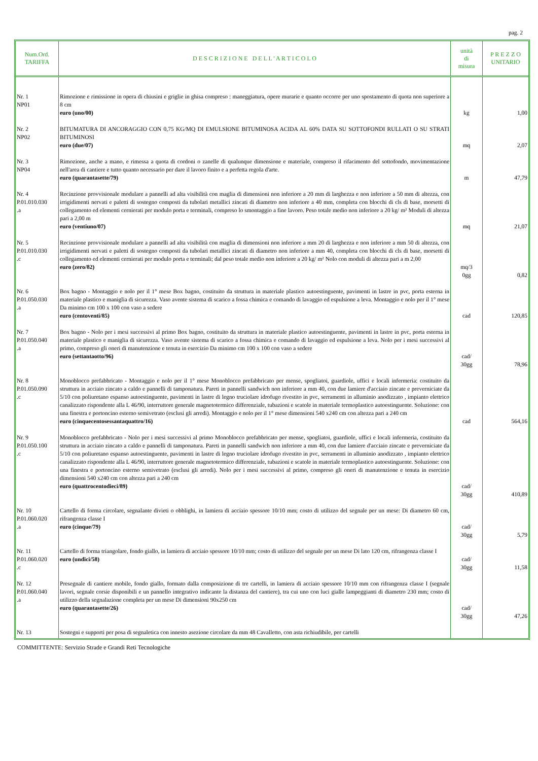pag. 2
| Num.Ord. TARIFFA | D E S C R I Z I O N E D E L L ' A R T I C O L O | unità di misura | P R E Z Z O UNITARIO |
| --- | --- | --- | --- |
| Nr. 1 NP01 | Rimozione e rimissione in opera di chiusini e griglie in ghisa compreso : maneggiatura, opere murarie e quanto occorre per uno spostamento di quota non superiore a 8 cm euro (uno/00) | kg | 1,00 |
| Nr. 2 NP02 | BITUMATURA DI ANCORAGGIO CON 0,75 KG/MQ DI EMULSIONE BITUMINOSA ACIDA AL 60% DATA SU SOTTOFONDI RULLATI O SU STRATI BITUMINOSI euro (due/07) | mq | 2,07 |
| Nr. 3 NP04 | Rimozione, anche a mano, e rimessa a quota di cordoni o zanelle di qualunque dimensione e materiale, compreso il rifacimento del sottofondo, movimentazione nell'area di cantiere e tutto quanto necessario per dare il lavoro finito e a perfetta regola d'arte. euro (quarantasette/79) | m | 47,79 |
| Nr. 4 P.01.010.030 .a | Recinzione provvisionale modulare a pannelli ad alta visibilità con maglia di dimensioni non inferiore a 20 mm di larghezza e non inferiore a 50 mm di altezza, con irrigidimenti nervati e paletti di sostegno composti da tubolari metallici zincati di diametro non inferiore a 40 mm, completa con blocchi di cls di base, morsetti di collegamento ed elementi cernierati per modulo porta e terminali, compreso lo smontaggio a fine lavoro. Peso totale medio non inferiore a 20 kg/ m² Moduli di altezza pari a 2,00 m euro (ventiuno/07) | mq | 21,07 |
| Nr. 5 P.01.010.030 .c | Recinzione provvisionale modulare a pannelli ad alta visibilità con maglia di dimensioni non inferiore a mm 20 di larghezza e non inferiore a mm 50 di altezza, con irrigidimenti nervati e paletti di sostegno composti da tubolari metallici zincati di diametro non inferiore a mm 40, completa con blocchi di cls di base, morsetti di collegamento ed elementi cernierati per modulo porta e terminali; dal peso totale medio non inferiore a 20 kg/ m² Nolo con moduli di altezza pari a m 2,00 euro (zero/82) | mq/3 0gg | 0,82 |
| Nr. 6 P.01.050.030 .a | Box bagno - Montaggio e nolo per il 1° mese Box bagno, costituito da struttura in materiale plastico autoestinguente, pavimenti in lastre in pvc, porta esterna in materiale plastico e maniglia di sicurezza. Vaso avente sistema di scarico a fossa chimica e comando di lavaggio ed espulsione a leva. Montaggio e nolo per il 1° mese Da minimo cm 100 x 100 con vaso a sedere euro (centoventi/85) | cad | 120,85 |
| Nr. 7 P.01.050.040 .a | Box bagno - Nolo per i mesi successivi al primo Box bagno, costituito da struttura in materiale plastico autoestinguente, pavimenti in lastre in pvc, porta esterna in materiale plastico e maniglia di sicurezza. Vaso avente sistema di scarico a fossa chimica e comando di lavaggio ed espulsione a leva. Nolo per i mesi successivi al primo, compreso gli oneri di manutenzione e tenuta in esercizio Da minimo cm 100 x 100 con vaso a sedere euro (settantaotto/96) | cad/ 30gg | 78,96 |
| Nr. 8 P.01.050.090 .c | Monoblocco prefabbricato - Montaggio e nolo per il 1° mese Monoblocco prefabbricato per mense, spogliatoi, guardiole, uffici e locali infermeria: costituito da struttura in acciaio zincato a caldo e pannelli di tamponatura. Pareti in pannelli sandwich non inferiore a mm 40, con due lamiere d'acciaio zincate e preverniciate da 5/10 con poliuretano espanso autoestinguente, pavimenti in lastre di legno truciolare idrofugo rivestito in pvc, serramenti in alluminio anodizzato , impianto elettrico canalizzato rispondente alla L 46/90, interruttore generale magnetotermico differenziale, tubazioni e scatole in materiale termoplastico autoestinguente. Soluzione: con una finestra e portoncino esterno semivetrato (esclusi gli arredi). Montaggio e nolo per il 1° mese dimensioni 540 x240 cm con altezza pari a 240 cm euro (cinquecentosessantaquattro/16) | cad | 564,16 |
| Nr. 9 P.01.050.100 .c | Monoblocco prefabbricato - Nolo per i mesi successivi al primo Monoblocco prefabbricato per mense, spogliatoi, guardiole, uffici e locali infermeria, costituito da struttura in acciaio zincato a caldo e pannelli di tamponatura. Pareti in pannelli sandwich non inferiore a mm 40, con due lamiere d'acciaio zincate e preverniciate da 5/10 con poliuretano espanso autoestinguente, pavimenti in lastre di legno truciolare idrofugo rivestito in pvc, serramenti in alluminio anodizzato , impianto elettrico canalizzato rispondente alla L 46/90, interruttore generale magnetotermico differenziale, tubazioni e scatole in materiale termoplastico autoestinguente. Soluzione: con una finestra e portoncino esterno semivetrato (esclusi gli arredi). Nolo per i mesi successivi al primo, compreso gli oneri di manutenzione e tenuta in esercizio dimensioni 540 x240 cm con altezza pari a 240 cm euro (quattrocentodieci/89) | cad/ 30gg | 410,89 |
| Nr. 10 P.01.060.020 .a | Cartello di forma circolare, segnalante divieti o obblighi, in lamiera di acciaio spessore 10/10 mm; costo di utilizzo del segnale per un mese: Di diametro 60 cm, rifrangenza classe I euro (cinque/79) | cad/ 30gg | 5,79 |
| Nr. 11 P.01.060.020 .c | Cartello di forma triangolare, fondo giallo, in lamiera di acciaio spessore 10/10 mm; costo di utilizzo del segnale per un mese Di lato 120 cm, rifrangenza classe I euro (undici/58) | cad/ 30gg | 11,58 |
| Nr. 12 P.01.060.040 .a | Presegnale di cantiere mobile, fondo giallo, formato dalla composizione di tre cartelli, in lamiera di acciaio spessore 10/10 mm con rifrangenza classe I (segnale lavori, segnale corsie disponibili e un pannello integrativo indicante la distanza del cantiere), tra cui uno con luci gialle lampeggianti di diametro 230 mm; costo di utilizzo della segnalazione completa per un mese Di dimensioni 90x250 cm euro (quarantasette/26) | cad/ 30gg | 47,26 |
| Nr. 13 | Sostegni e supporti per posa di segnaletica con innesto asezione circolare da mm 48 Cavalletto, con asta richiudibile, per cartelli | | |
COMMITTENTE: Servizio Strade e Grandi Reti Tecnologiche